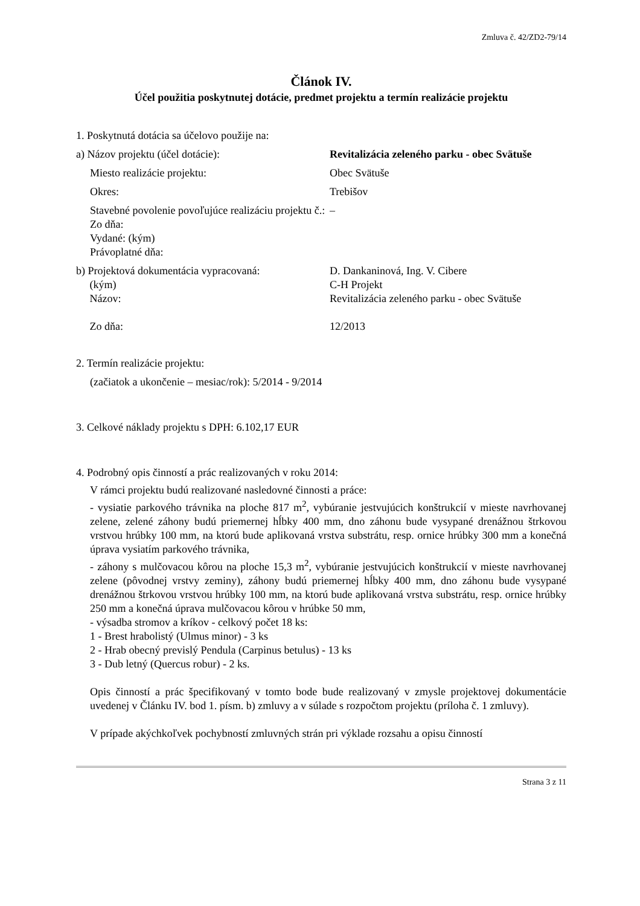Zmluva č. 42/ZD2-79/14
Článok IV.
Účel použitia poskytnutej dotácie, predmet projektu a termín realizácie projektu
1. Poskytnutá dotácia sa účelovo použije na:
a) Názov projektu (účel dotácie): Revitalizácia zeleného parku - obec Svätuše
Miesto realizácie projektu: Obec Svätuše
Okres: Trebišov
Stavebné povolenie povoľujúce realizáciu projektu č.:
Zo dňa:
Vydané: (kým)
Právoplatné dňa:
–
b) Projektová dokumentácia vypracovaná:
(kým)
Názov:
Zo dňa:
D. Dankaninová, Ing. V. Cibere
C-H Projekt
Revitalizácia zeleného parku - obec Svätuše
12/2013
2. Termín realizácie projektu:
(začiatok a ukončenie – mesiac/rok): 5/2014 - 9/2014
3. Celkové náklady projektu s DPH: 6.102,17 EUR
4. Podrobný opis činností a prác realizovaných v roku 2014:
V rámci projektu budú realizované nasledovné činnosti a práce:
- vysiatie parkového trávnika na ploche 817 m<sup>2</sup>, vybúranie jestvujúcich konštrukcií v mieste navrhovanej zelene, zelené záhony budú priemernej hĺbky 400 mm, dno záhonu bude vysypané drenážnou štrkovou vrstvou hrúbky 100 mm, na ktorú bude aplikovaná vrstva substrátu, resp. ornice hrúbky 300 mm a konečná úprava vysiatím parkového trávnika,
- záhony s mulčovacou kôrou na ploche 15,3 m<sup>2</sup>, vybúranie jestvujúcich konštrukcií v mieste navrhovanej zelene (pôvodnej vrstvy zeminy), záhony budú priemernej hĺbky 400 mm, dno záhonu bude vysypané drenážnou štrkovou vrstvou hrúbky 100 mm, na ktorú bude aplikovaná vrstva substrátu, resp. ornice hrúbky 250 mm a konečná úprava mulčovacou kôrou v hrúbke 50 mm,
- výsadba stromov a kríkov - celkový počet 18 ks:
1 - Brest hrabolistý (Ulmus minor) - 3 ks
2 - Hrab obecný previslý Pendula (Carpinus betulus) - 13 ks
3 - Dub letný (Quercus robur) - 2 ks.
Opis činností a prác špecifikovaný v tomto bode bude realizovaný v zmysle projektovej dokumentácie uvedenej v Článku IV. bod 1. písm. b) zmluvy a v súlade s rozpočtom projektu (príloha č. 1 zmluvy).
V prípade akýchkoľvek pochybností zmluvných strán pri výklade rozsahu a opisu činností
Strana 3 z 11